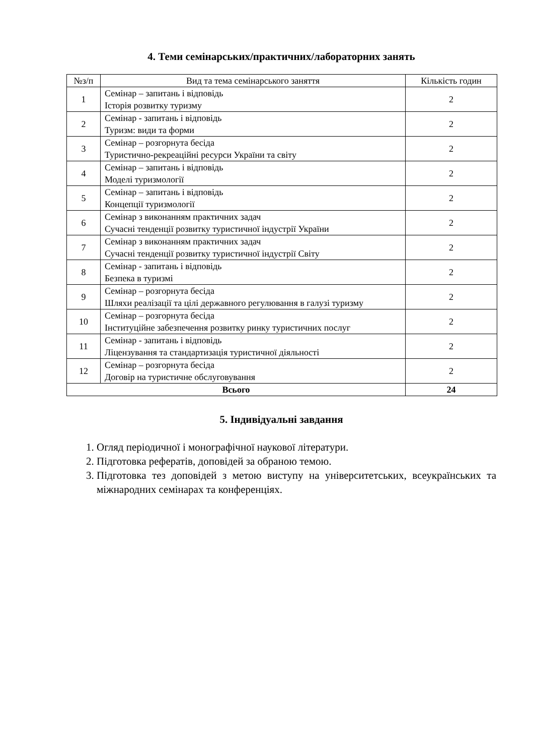4. Теми семінарських/практичних/лабораторних занять
| №з/п | Вид та тема семінарського заняття | Кількість годин |
| --- | --- | --- |
| 1 | Семінар – запитань і відповідь Історія розвитку туризму | 2 |
| 2 | Семінар - запитань і відповідь Туризм: види та форми | 2 |
| 3 | Семінар – розгорнута бесіда Туристично-рекреаційні ресурси України та світу | 2 |
| 4 | Семінар – запитань і відповідь Моделі туризмології | 2 |
| 5 | Семінар – запитань і відповідь Концепції туризмології | 2 |
| 6 | Семінар з виконанням практичних задач Сучасні тенденції розвитку туристичної індустрії України | 2 |
| 7 | Семінар з виконанням практичних задач Сучасні тенденції розвитку туристичної індустрії Світу | 2 |
| 8 | Семінар - запитань і відповідь Безпека в туризмі | 2 |
| 9 | Семінар – розгорнута бесіда Шляхи реалізації та цілі державного регулювання в галузі туризму | 2 |
| 10 | Семінар – розгорнута бесіда Інституційне забезпечення розвитку ринку туристичних послуг | 2 |
| 11 | Семінар - запитань і відповідь Ліцензування та стандартизація туристичної діяльності | 2 |
| 12 | Семінар – розгорнута бесіда Договір на туристичне обслуговування | 2 |
| Всього | | 24 |
5. Індивідуальні завдання
1. Огляд періодичної і монографічної наукової літератури.
2. Підготовка рефератів, доповідей за обраною темою.
3. Підготовка тез доповідей з метою виступу на університетських, всеукраїнських та міжнародних семінарах та конференціях.